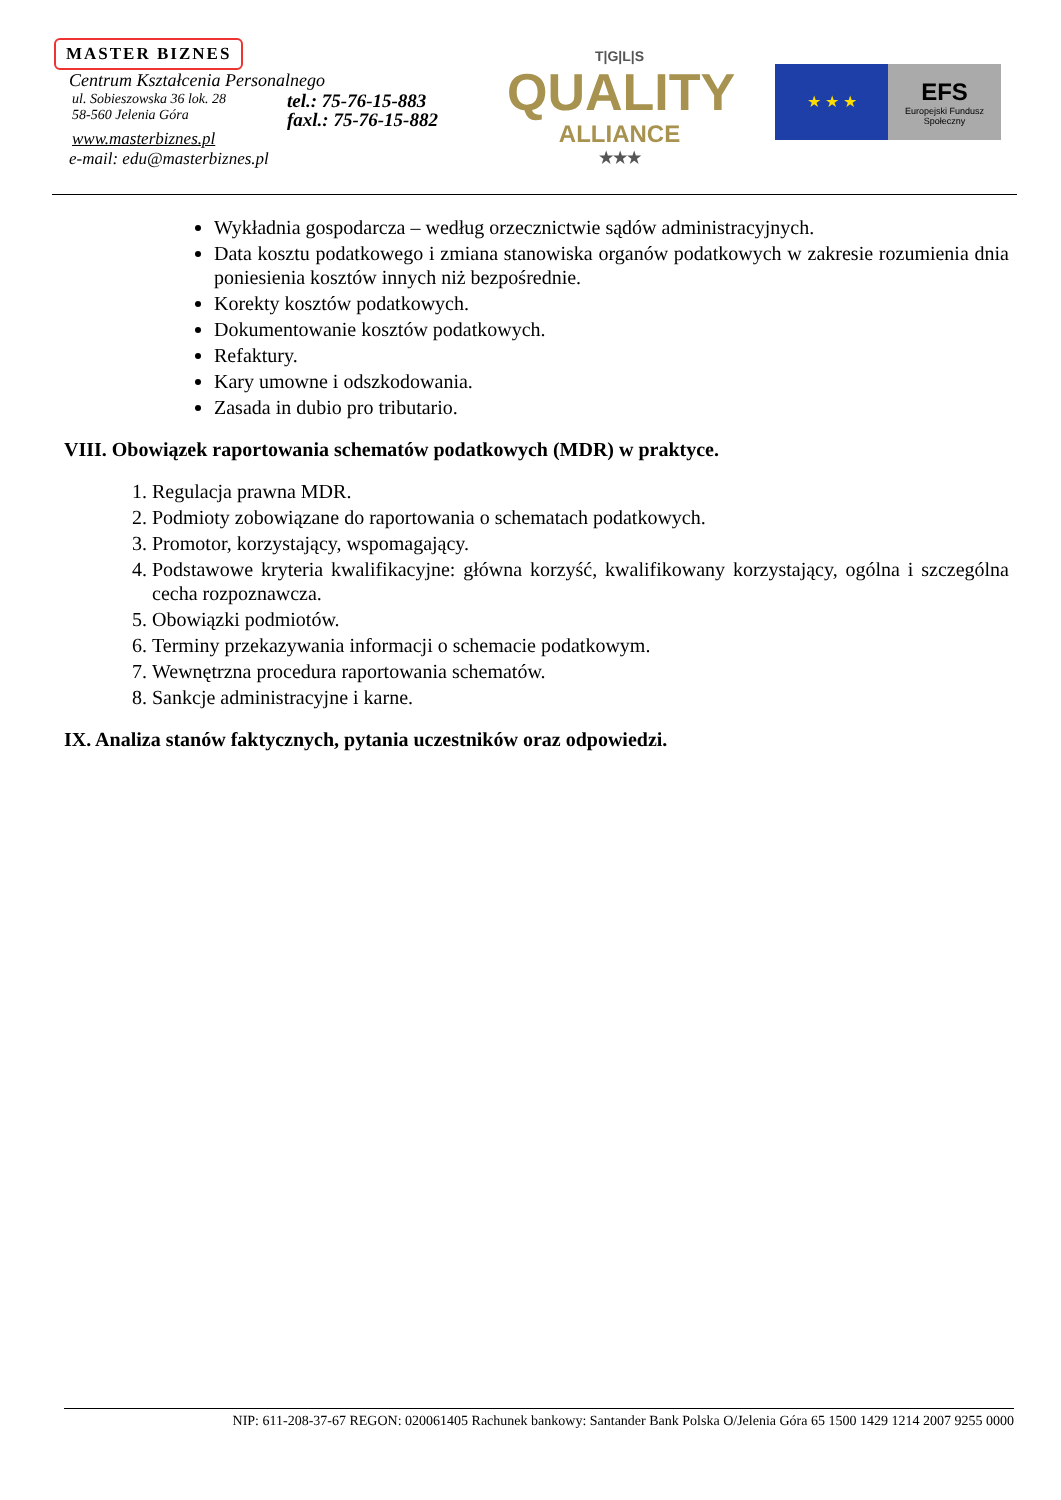MASTER BIZNES
Centrum Kształcenia Personalnego
ul. Sobieszowska 36 lok. 28
58-560 Jelenia Góra
tel.: 75-76-15-883
faxl.: 75-76-15-882
www.masterbiznes.pl
e-mail: edu@masterbiznes.pl
T|G|L|S
QUALITY
ALLIANCE
★★★
★ ★ ★
EFS
Europejski Fundusz Społeczny
Wykładnia gospodarcza – według orzecznictwie sądów administracyjnych.
Data kosztu podatkowego i zmiana stanowiska organów podatkowych w zakresie rozumienia dnia poniesienia kosztów innych niż bezpośrednie.
Korekty kosztów podatkowych.
Dokumentowanie kosztów podatkowych.
Refaktury.
Kary umowne i odszkodowania.
Zasada in dubio pro tributario.
VIII. Obowiązek raportowania schematów podatkowych (MDR) w praktyce.
1. Regulacja prawna MDR.
2. Podmioty zobowiązane do raportowania o schematach podatkowych.
3. Promotor, korzystający, wspomagający.
4. Podstawowe kryteria kwalifikacyjne: główna korzyść, kwalifikowany korzystający, ogólna i szczególna cecha rozpoznawcza.
5. Obowiązki podmiotów.
6. Terminy przekazywania informacji o schemacie podatkowym.
7. Wewnętrzna procedura raportowania schematów.
8. Sankcje administracyjne i karne.
IX. Analiza stanów faktycznych, pytania uczestników oraz odpowiedzi.
NIP: 611-208-37-67 REGON: 020061405 Rachunek bankowy: Santander Bank Polska O/Jelenia Góra 65 1500 1429 1214 2007 9255 0000